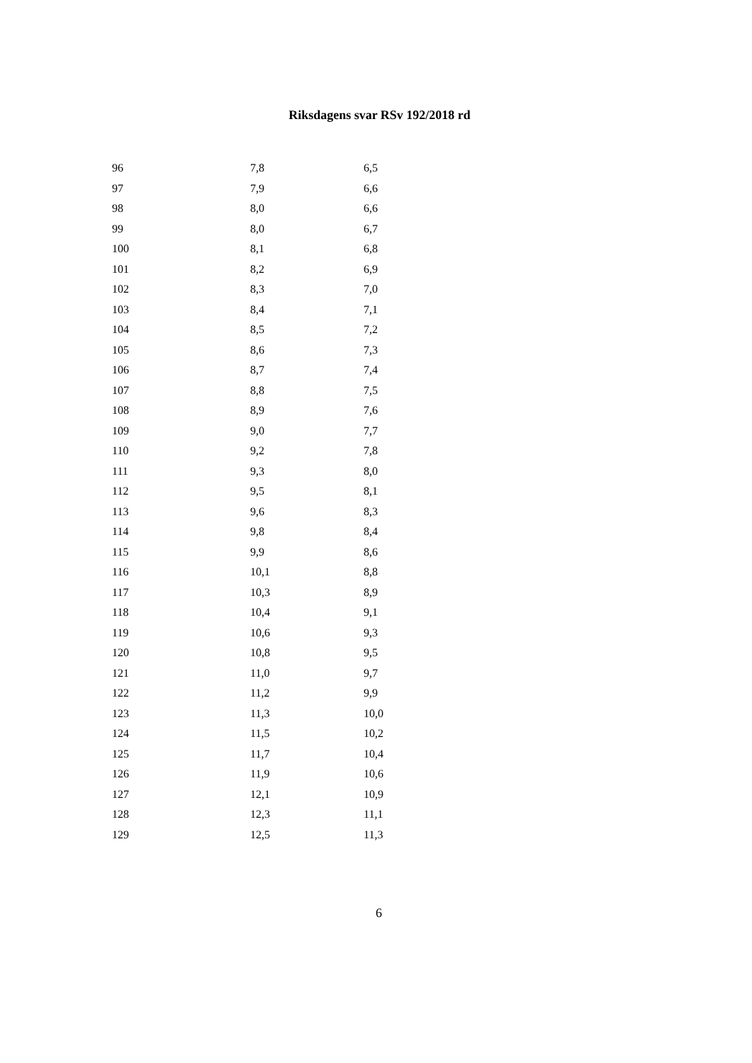Riksdagens svar RSv 192/2018 rd
| 96 | 7,8 | 6,5 |
| 97 | 7,9 | 6,6 |
| 98 | 8,0 | 6,6 |
| 99 | 8,0 | 6,7 |
| 100 | 8,1 | 6,8 |
| 101 | 8,2 | 6,9 |
| 102 | 8,3 | 7,0 |
| 103 | 8,4 | 7,1 |
| 104 | 8,5 | 7,2 |
| 105 | 8,6 | 7,3 |
| 106 | 8,7 | 7,4 |
| 107 | 8,8 | 7,5 |
| 108 | 8,9 | 7,6 |
| 109 | 9,0 | 7,7 |
| 110 | 9,2 | 7,8 |
| 111 | 9,3 | 8,0 |
| 112 | 9,5 | 8,1 |
| 113 | 9,6 | 8,3 |
| 114 | 9,8 | 8,4 |
| 115 | 9,9 | 8,6 |
| 116 | 10,1 | 8,8 |
| 117 | 10,3 | 8,9 |
| 118 | 10,4 | 9,1 |
| 119 | 10,6 | 9,3 |
| 120 | 10,8 | 9,5 |
| 121 | 11,0 | 9,7 |
| 122 | 11,2 | 9,9 |
| 123 | 11,3 | 10,0 |
| 124 | 11,5 | 10,2 |
| 125 | 11,7 | 10,4 |
| 126 | 11,9 | 10,6 |
| 127 | 12,1 | 10,9 |
| 128 | 12,3 | 11,1 |
| 129 | 12,5 | 11,3 |
6